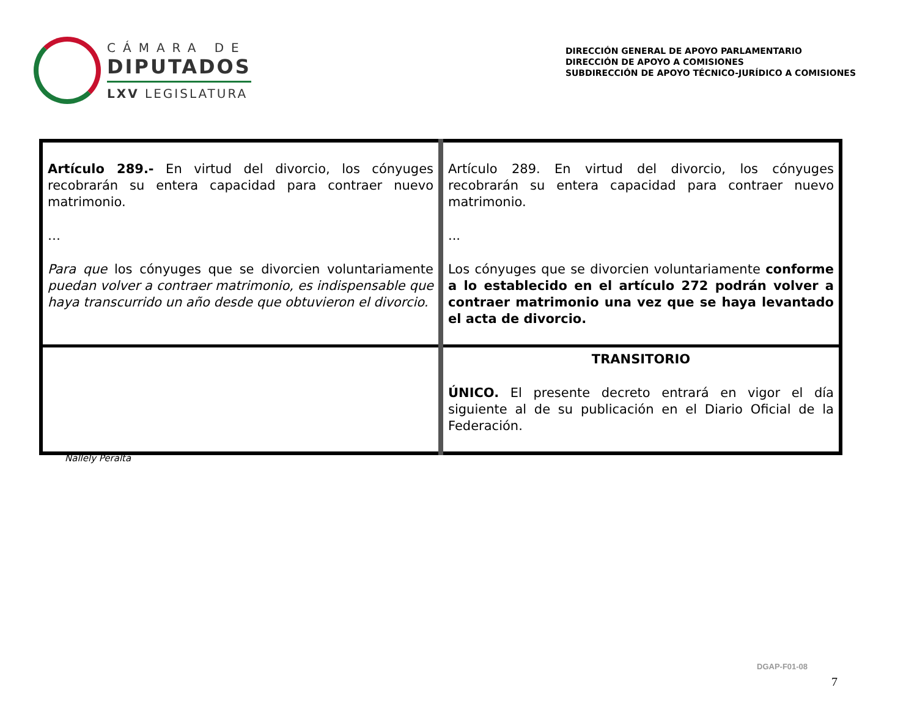CÁMARA DE
DIPUTADOS
LXV LEGISLATURA
DIRECCIÓN GENERAL DE APOYO PARLAMENTARIO
DIRECCIÓN DE APOYO A COMISIONES
SUBDIRECCIÓN DE APOYO TÉCNICO-JURÍDICO A COMISIONES
| Artículo 289.- En virtud del divorcio, los cónyuges recobrarán su entera capacidad para contraer nuevo matrimonio. … Para que los cónyuges que se divorcien voluntariamente puedan volver a contraer matrimonio, es indispensable que haya transcurrido un año desde que obtuvieron el divorcio. | Artículo 289. En virtud del divorcio, los cónyuges recobrarán su entera capacidad para contraer nuevo matrimonio. ... Los cónyuges que se divorcien voluntariamente conforme a lo establecido en el artículo 272 podrán volver a contraer matrimonio una vez que se haya levantado el acta de divorcio. |
| | TRANSITORIO ÚNICO. El presente decreto entrará en vigor el día siguiente al de su publicación en el Diario Oficial de la Federación. |
Nallely Peralta
DGAP-F01-08
7